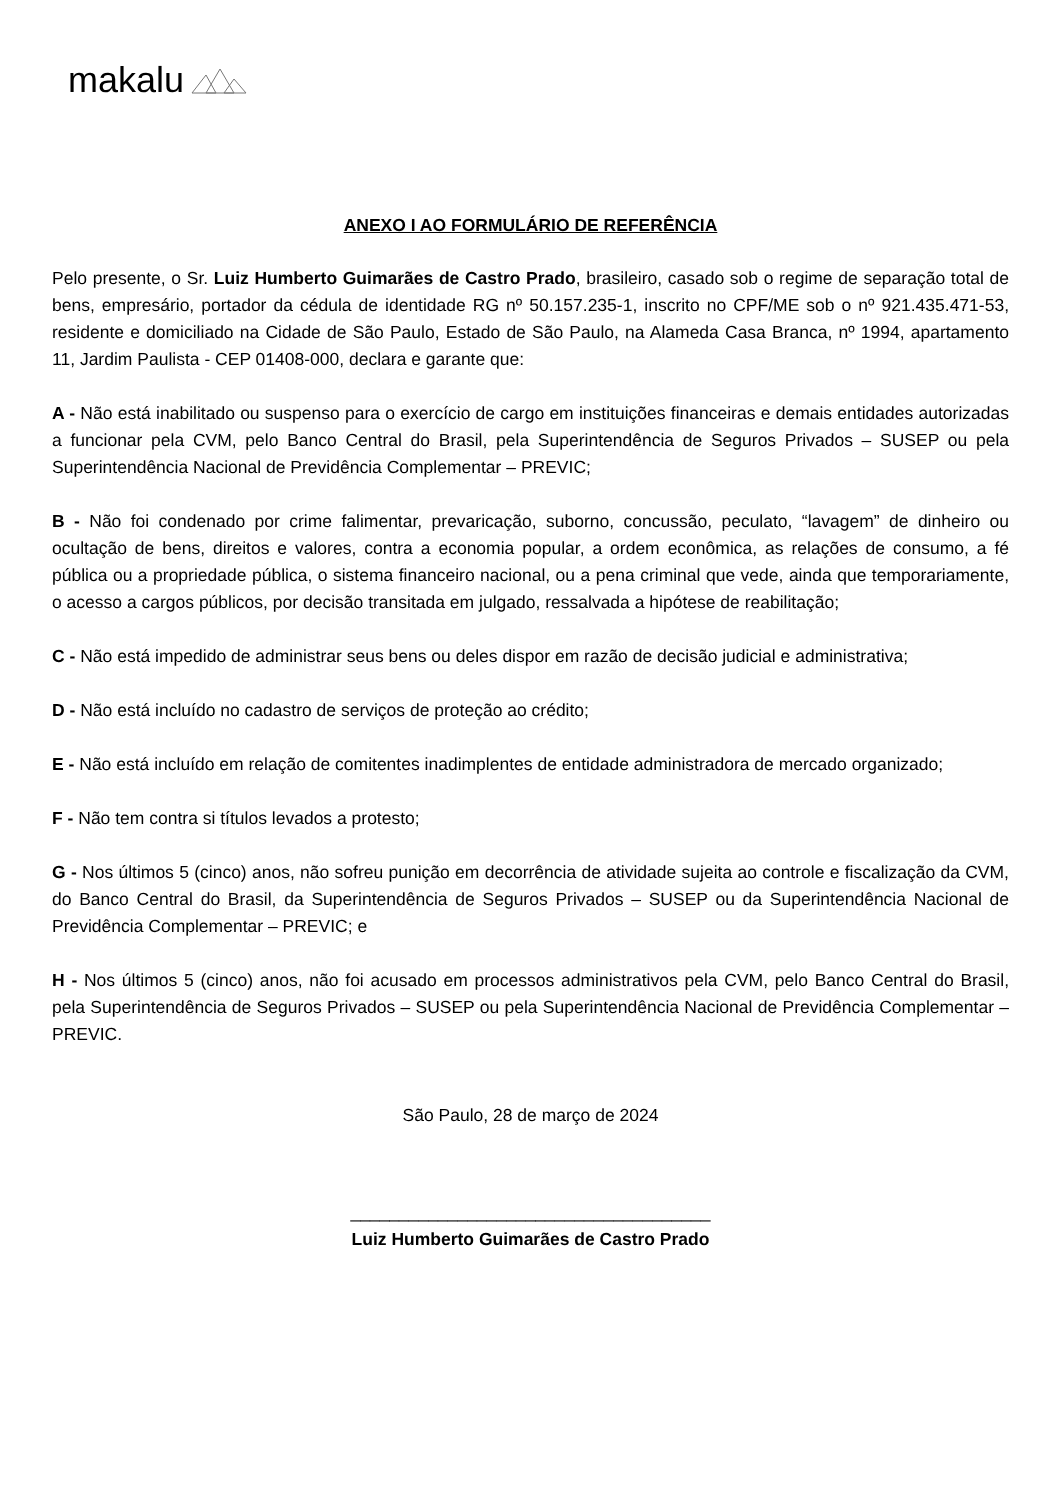makalu
ANEXO I AO FORMULÁRIO DE REFERÊNCIA
Pelo presente, o Sr. Luiz Humberto Guimarães de Castro Prado, brasileiro, casado sob o regime de separação total de bens, empresário, portador da cédula de identidade RG nº 50.157.235-1, inscrito no CPF/ME sob o nº 921.435.471-53, residente e domiciliado na Cidade de São Paulo, Estado de São Paulo, na Alameda Casa Branca, nº 1994, apartamento 11, Jardim Paulista - CEP 01408-000, declara e garante que:
A - Não está inabilitado ou suspenso para o exercício de cargo em instituições financeiras e demais entidades autorizadas a funcionar pela CVM, pelo Banco Central do Brasil, pela Superintendência de Seguros Privados – SUSEP ou pela Superintendência Nacional de Previdência Complementar – PREVIC;
B - Não foi condenado por crime falimentar, prevaricação, suborno, concussão, peculato, “lavagem” de dinheiro ou ocultação de bens, direitos e valores, contra a economia popular, a ordem econômica, as relações de consumo, a fé pública ou a propriedade pública, o sistema financeiro nacional, ou a pena criminal que vede, ainda que temporariamente, o acesso a cargos públicos, por decisão transitada em julgado, ressalvada a hipótese de reabilitação;
C - Não está impedido de administrar seus bens ou deles dispor em razão de decisão judicial e administrativa;
D - Não está incluído no cadastro de serviços de proteção ao crédito;
E - Não está incluído em relação de comitentes inadimplentes de entidade administradora de mercado organizado;
F - Não tem contra si títulos levados a protesto;
G - Nos últimos 5 (cinco) anos, não sofreu punição em decorrência de atividade sujeita ao controle e fiscalização da CVM, do Banco Central do Brasil, da Superintendência de Seguros Privados – SUSEP ou da Superintendência Nacional de Previdência Complementar – PREVIC; e
H - Nos últimos 5 (cinco) anos, não foi acusado em processos administrativos pela CVM, pelo Banco Central do Brasil, pela Superintendência de Seguros Privados – SUSEP ou pela Superintendência Nacional de Previdência Complementar – PREVIC.
São Paulo, 28 de março de 2024
_____________________________________
Luiz Humberto Guimarães de Castro Prado